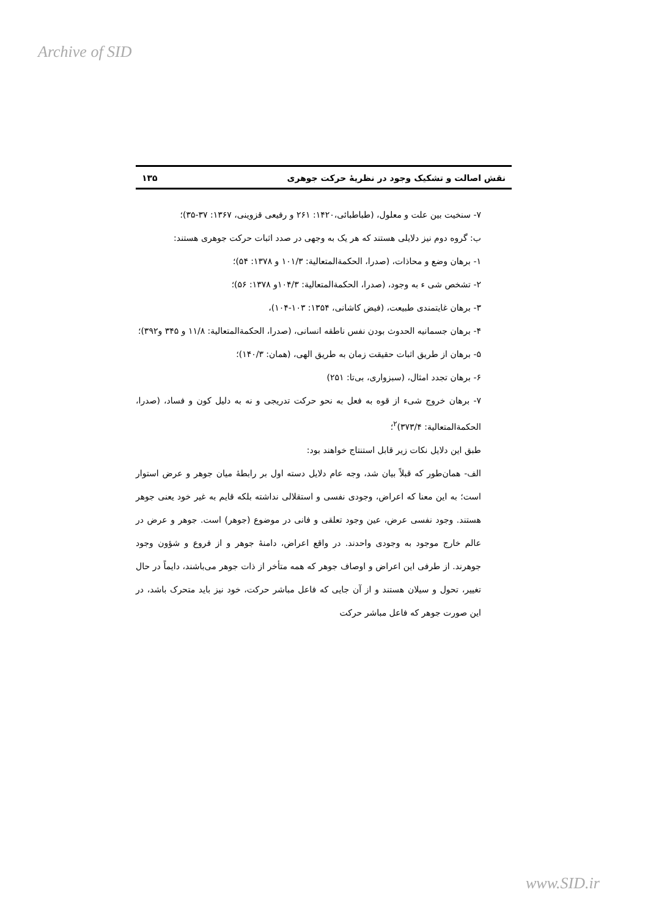Archive of SID
نقش اصالت و تشکیک وجود در نظریهٔ حرکت جوهری ۱۳۵
۷- سنخیت بین علت و معلول، (طباطبائی،۱۴۲۰: ۲۶۱ و رفیعی قزوینی، ۱۳۶۷: ۳۷-۳۵)؛
ب: گروه دوم نیز دلایلی هستند که هر یک به وجهی در صدد اثبات حرکت جوهری هستند:
۱- برهان وضع و محاذات، (صدرا، الحکمةالمتعالیة: ۱۰۱/۳ و ۱۳۷۸: ۵۴)؛
۲- تشخص شی ء به وجود، (صدرا، الحکمةالمتعالیة: ۱۰۴/۳و ۱۳۷۸: ۵۶)؛
۳- برهان غایتمندی طبیعت، (فیض کاشانی، ۱۳۵۴: ۱۰۳-۱۰۴)،
۴- برهان جسمانیه الحدوث بودن نفس ناطقه انسانی، (صدرا، الحکمةالمتعالیة: ۱۱/۸ و ۳۴۵ و۳۹۲)؛
۵- برهان از طریق اثبات حقیقت زمان به طریق الهی، (همان: ۱۴۰/۳)؛
۶- برهان تجدد امثال، (سبزواری، بی‌تا: ۲۵۱)
۷- برهان خروج شیء از قوه به فعل به نحو حرکت تدریجی و نه به دلیل کون و فساد، (صدرا، الحکمةالمتعالیة: ۳۷۳/۴)<sup>۲</sup>؛
طبق این دلایل نکات زیر قابل استنتاج خواهند بود:
الف- همان‌طور که قبلاً بیان شد، وجه عام دلایل دسته اول بر رابطهٔ میان جوهر و عرض استوار است؛ به این معنا که اعراض، وجودی نفسی و استقلالی نداشته بلکه قایم به غیر خود یعنی جوهر هستند. وجود نفسی عرض، عین وجود تعلقی و فانی در موضوع (جوهر) است. جوهر و عرض در عالم خارج موجود به وجودی واحدند. در واقع اعراض، دامنهٔ جوهر و از فروع و شؤون وجود جوهرند. از طرفی این اعراض و اوصاف جوهر که همه متأخر از ذات جوهر می‌باشند، دایماً در حال تغییر، تحول و سیلان هستند و از آن جایی که فاعل مباشر حرکت، خود نیز باید متحرک باشد، در این صورت جوهر که فاعل مباشر حرکت
www.SID.ir